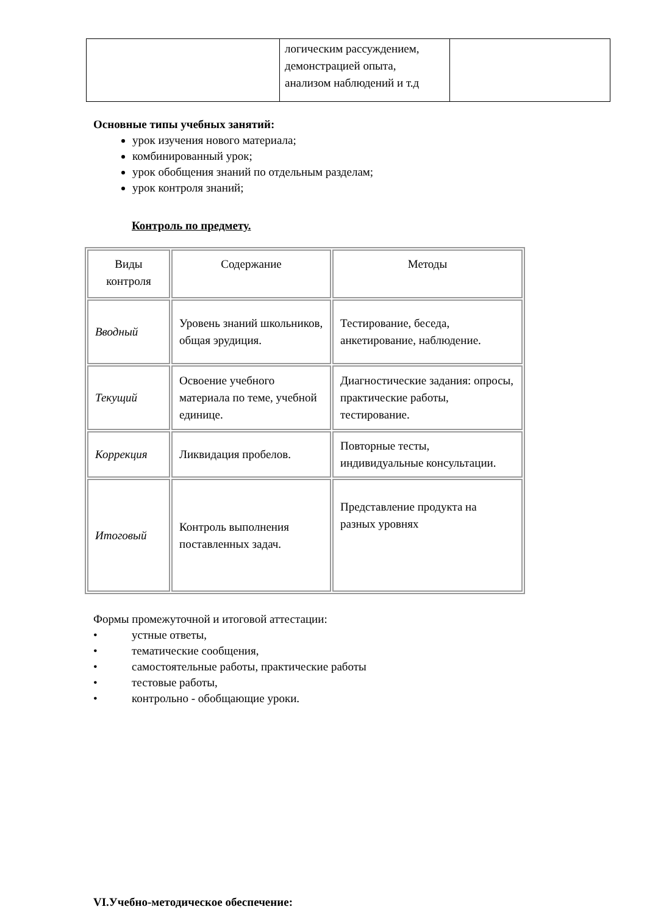| | логическим рассуждением, демонстрацией опыта, анализом наблюдений и т.д | |
Основные типы учебных занятий:
урок изучения нового материала;
комбинированный урок;
урок обобщения знаний по отдельным разделам;
урок контроля знаний;
Контроль по предмету.
| Виды контроля | Содержание | Методы |
| --- | --- | --- |
| Вводный | Уровень знаний школьников, общая эрудиция. | Тестирование, беседа, анкетирование, наблюдение. |
| Текущий | Освоение учебного материала по теме, учебной единице. | Диагностические задания: опросы, практические работы, тестирование. |
| Коррекция | Ликвидация пробелов. | Повторные тесты, индивидуальные консультации. |
| Итоговый | Контроль выполнения поставленных задач. | Представление продукта на разных уровнях |
Формы промежуточной и итоговой аттестации:
• устные ответы,
• тематические сообщения,
• самостоятельные работы, практические работы
• тестовые работы,
• контрольно - обобщающие уроки.
VI.Учебно-методическое обеспечение: